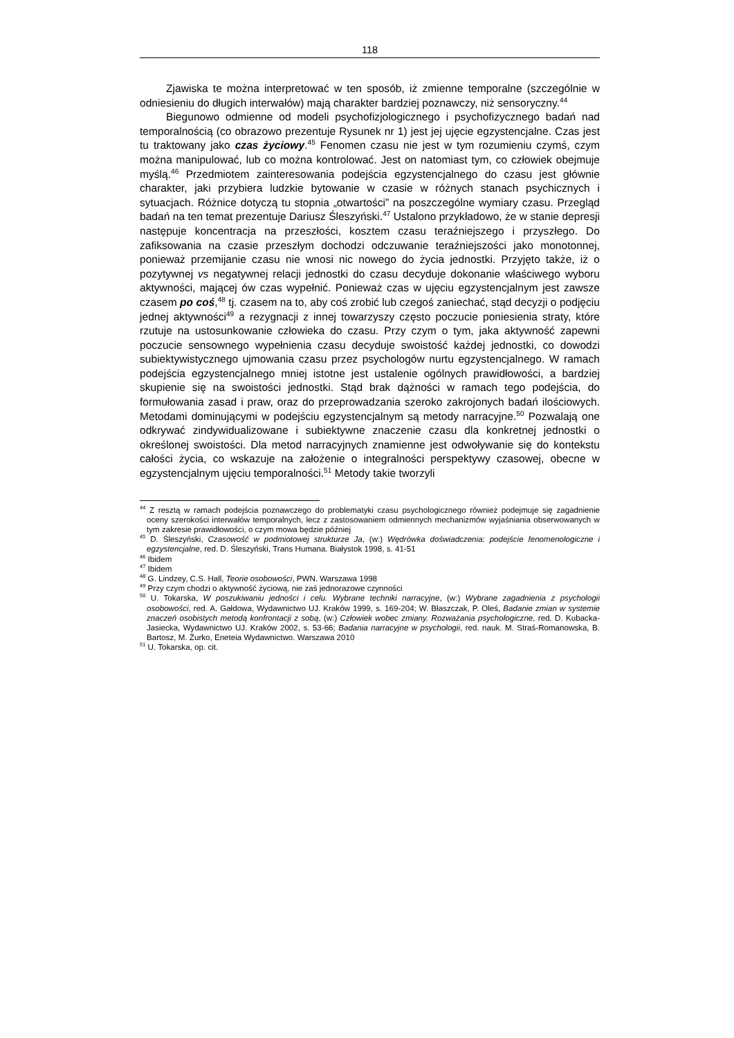118
Zjawiska te można interpretować w ten sposób, iż zmienne temporalne (szczególnie w odniesieniu do długich interwałów) mają charakter bardziej poznawczy, niż sensoryczny.<sup>44</sup>
Biegunowo odmienne od modeli psychofizjologicznego i psychofizycznego badań nad temporalnością (co obrazowo prezentuje Rysunek nr 1) jest jej ujęcie egzystencjalne. Czas jest tu traktowany jako czas życiowy.<sup>45</sup> Fenomen czasu nie jest w tym rozumieniu czymś, czym można manipulować, lub co można kontrolować. Jest on natomiast tym, co człowiek obejmuje myślą.<sup>46</sup> Przedmiotem zainteresowania podejścia egzystencjalnego do czasu jest głównie charakter, jaki przybiera ludzkie bytowanie w czasie w różnych stanach psychicznych i sytuacjach. Różnice dotyczą tu stopnia „otwartości” na poszczególne wymiary czasu. Przegląd badań na ten temat prezentuje Dariusz Śleszyński.<sup>47</sup> Ustalono przykładowo, że w stanie depresji następuje koncentracja na przeszłości, kosztem czasu teraźniejszego i przyszłego. Do zafiksowania na czasie przeszłym dochodzi odczuwanie teraźniejszości jako monotonnej, ponieważ przemijanie czasu nie wnosi nic nowego do życia jednostki. Przyjęto także, iż o pozytywnej vs negatywnej relacji jednostki do czasu decyduje dokonanie właściwego wyboru aktywności, mającej ów czas wypełnić. Ponieważ czas w ujęciu egzystencjalnym jest zawsze czasem po coś,<sup>48</sup> tj. czasem na to, aby coś zrobić lub czegoś zaniechać, stąd decyzji o podjęciu jednej aktywności<sup>49</sup> a rezygnacji z innej towarzyszy często poczucie poniesienia straty, które rzutuje na ustosunkowanie człowieka do czasu. Przy czym o tym, jaka aktywność zapewni poczucie sensownego wypełnienia czasu decyduje swoistość każdej jednostki, co dowodzi subiektywistycznego ujmowania czasu przez psychologów nurtu egzystencjalnego. W ramach podejścia egzystencjalnego mniej istotne jest ustalenie ogólnych prawidłowości, a bardziej skupienie się na swoistości jednostki. Stąd brak dążności w ramach tego podejścia, do formułowania zasad i praw, oraz do przeprowadzania szeroko zakrojonych badań ilościowych. Metodami dominującymi w podejściu egzystencjalnym są metody narracyjne.<sup>50</sup> Pozwalają one odkrywać zindywidualizowane i subiektywne znaczenie czasu dla konkretnej jednostki o określonej swoistości. Dla metod narracyjnych znamienne jest odwoływanie się do kontekstu całości życia, co wskazuje na założenie o integralności perspektywy czasowej, obecne w egzystencjalnym ujęciu temporalności.<sup>51</sup> Metody takie tworzyli
<sup>44</sup> Z resztą w ramach podejścia poznawczego do problematyki czasu psychologicznego również podejmuje się zagadnienie oceny szerokości interwałów temporalnych, lecz z zastosowaniem odmiennych mechanizmów wyjaśniania obserwowanych w tym zakresie prawidłowości, o czym mowa będzie później
<sup>45</sup> D. Śleszyński, Czasowość w podmiotowej strukturze Ja, (w:) Wędrówka doświadczenia: podejście fenomenologiczne i egzystencjalne, red. D. Śleszyński, Trans Humana. Białystok 1998, s. 41-51
<sup>46</sup> Ibidem
<sup>47</sup> Ibidem
<sup>48</sup> G. Lindzey, C.S. Hall, Teorie osobowości, PWN. Warszawa 1998
<sup>49</sup> Przy czym chodzi o aktywność życiową, nie zaś jednorazowe czynności
<sup>50</sup> U. Tokarska, W poszukiwaniu jedności i celu. Wybrane techniki narracyjne, (w:) Wybrane zagadnienia z psychologii osobowości, red. A. Gałdowa, Wydawnictwo UJ. Kraków 1999, s. 169-204; W. Błaszczak, P. Oleś, Badanie zmian w systemie znaczeń osobistych metodą konfrontacji z sobą, (w:) Człowiek wobec zmiany. Rozważania psychologiczne, red. D. Kubacka-Jasiecka, Wydawnictwo UJ. Kraków 2002, s. 53-66; Badania narracyjne w psychologii, red. nauk. M. Straś-Romanowska, B. Bartosz, M. Żurko, Eneteia Wydawnictwo. Warszawa 2010
<sup>51</sup> U. Tokarska, op. cit.